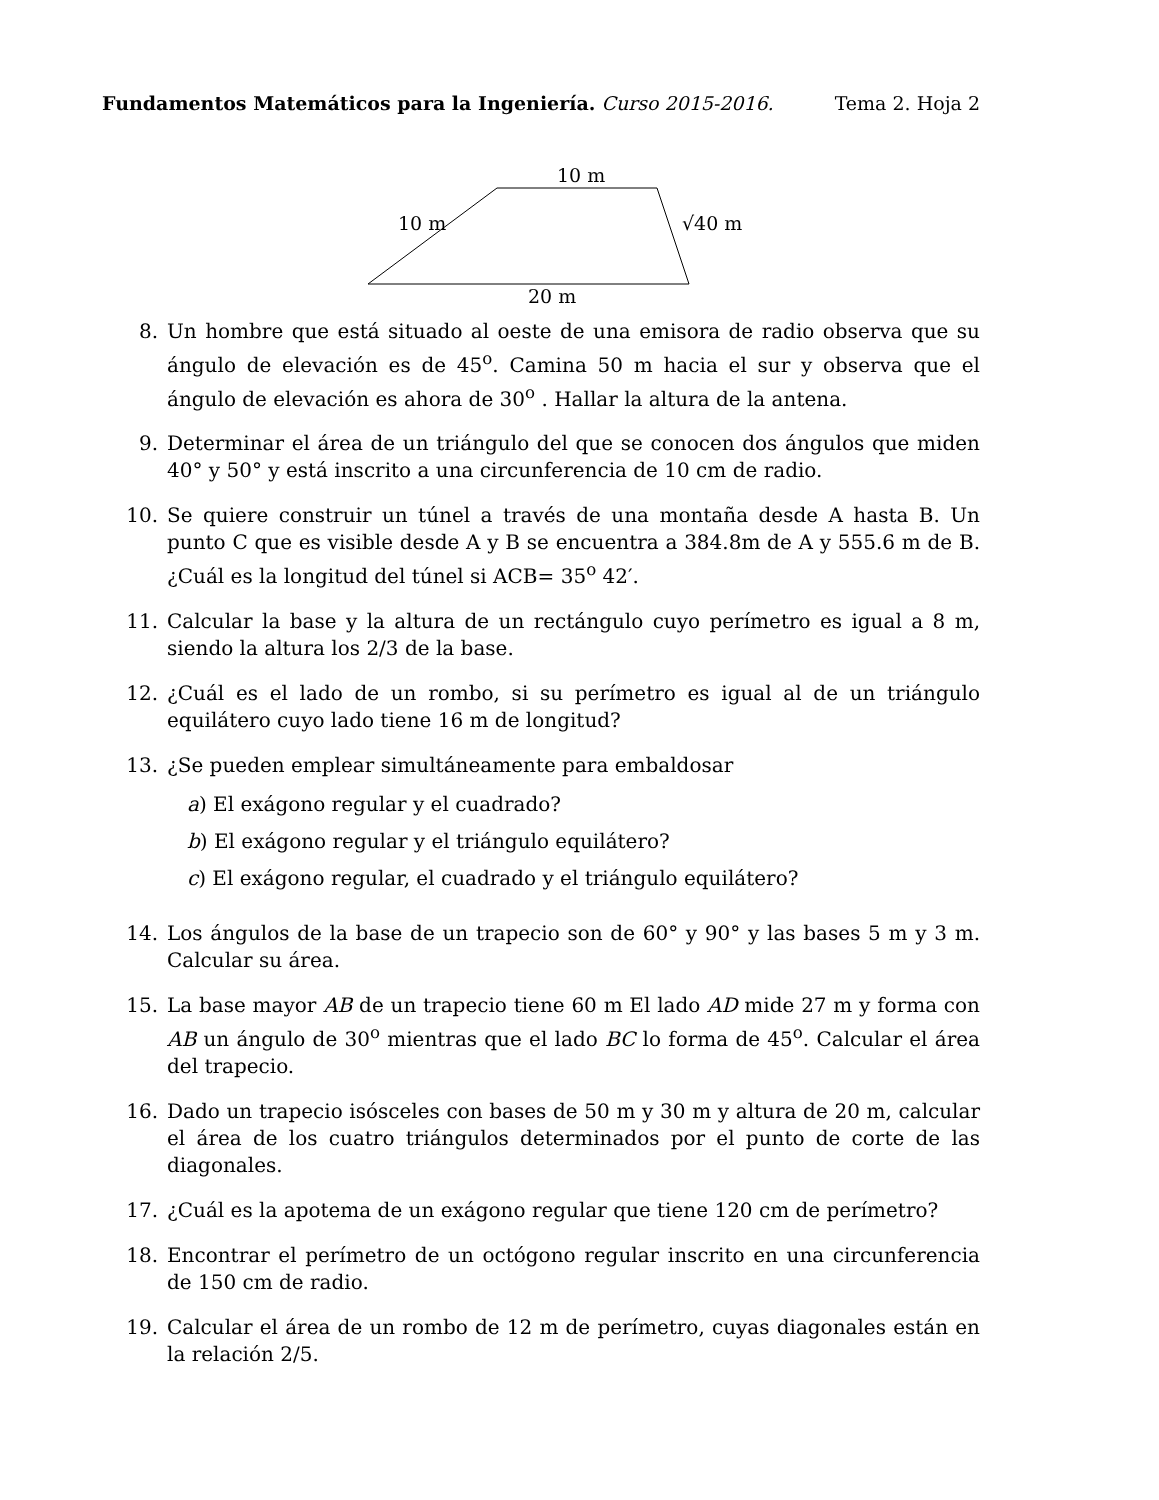Fundamentos Matemáticos para la Ingeniería. Curso 2015-2016. Tema 2. Hoja 2
10 m
10 m
√40 m
20 m
8. Un hombre que está situado al oeste de una emisora de radio observa que su ángulo de elevación es de 45<sup>o</sup>. Camina 50 m hacia el sur y observa que el ángulo de elevación es ahora de 30<sup>o</sup> . Hallar la altura de la antena.
9. Determinar el área de un triángulo del que se conocen dos ángulos que miden 40° y 50° y está inscrito a una circunferencia de 10 cm de radio.
10. Se quiere construir un túnel a través de una montaña desde A hasta B. Un punto C que es visible desde A y B se encuentra a 384.8m de A y 555.6 m de B. ¿Cuál es la longitud del túnel si ACB= 35<sup>o</sup> 42′.
11. Calcular la base y la altura de un rectángulo cuyo perímetro es igual a 8 m, siendo la altura los 2/3 de la base.
12. ¿Cuál es el lado de un rombo, si su perímetro es igual al de un triángulo equilátero cuyo lado tiene 16 m de longitud?
13. ¿Se pueden emplear simultáneamente para embaldosar
a) El exágono regular y el cuadrado?
b) El exágono regular y el triángulo equilátero?
c) El exágono regular, el cuadrado y el triángulo equilátero?
14. Los ángulos de la base de un trapecio son de 60° y 90° y las bases 5 m y 3 m. Calcular su área.
15. La base mayor AB de un trapecio tiene 60 m El lado AD mide 27 m y forma con AB un ángulo de 30<sup>o</sup> mientras que el lado BC lo forma de 45<sup>o</sup>. Calcular el área del trapecio.
16. Dado un trapecio isósceles con bases de 50 m y 30 m y altura de 20 m, calcular el área de los cuatro triángulos determinados por el punto de corte de las diagonales.
17. ¿Cuál es la apotema de un exágono regular que tiene 120 cm de perímetro?
18. Encontrar el perímetro de un octógono regular inscrito en una circunferencia de 150 cm de radio.
19. Calcular el área de un rombo de 12 m de perímetro, cuyas diagonales están en la relación 2/5.